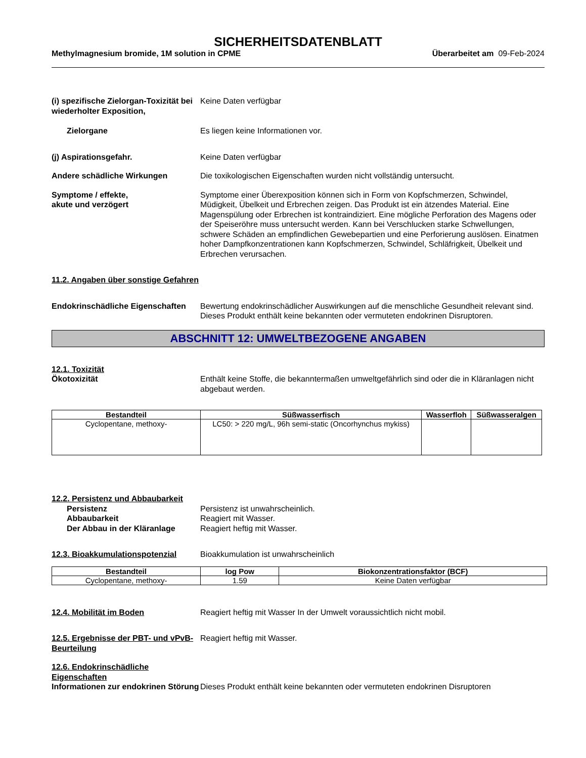SICHERHEITSDATENBLATT
Methylmagnesium bromide, 1M solution in CPME Überarbeitet am 09-Feb-2024
(i) spezifische Zielorgan-Toxizität bei wiederholter Exposition,
Keine Daten verfügbar
Zielorgane Es liegen keine Informationen vor.
(j) Aspirationsgefahr. Keine Daten verfügbar
Andere schädliche Wirkungen Die toxikologischen Eigenschaften wurden nicht vollständig untersucht.
Symptome / effekte,
akute und verzögert
Symptome einer Überexposition können sich in Form von Kopfschmerzen, Schwindel, Müdigkeit, Übelkeit und Erbrechen zeigen. Das Produkt ist ein ätzendes Material. Eine Magenspülung oder Erbrechen ist kontraindiziert. Eine mögliche Perforation des Magens oder der Speiseröhre muss untersucht werden. Kann bei Verschlucken starke Schwellungen, schwere Schäden an empfindlichen Gewebepartien und eine Perforierung auslösen. Einatmen hoher Dampfkonzentrationen kann Kopfschmerzen, Schwindel, Schläfrigkeit, Übelkeit und Erbrechen verursachen.
11.2. Angaben über sonstige Gefahren
Endokrinschädliche Eigenschaften
Bewertung endokrinschädlicher Auswirkungen auf die menschliche Gesundheit relevant sind. Dieses Produkt enthält keine bekannten oder vermuteten endokrinen Disruptoren.
ABSCHNITT 12: UMWELTBEZOGENE ANGABEN
12.1. Toxizität
Ökotoxizität
Enthält keine Stoffe, die bekanntermaßen umweltgefährlich sind oder die in Kläranlagen nicht abgebaut werden.
| Bestandteil | Süßwasserfisch | Wasserfloh | Süßwasseralgen |
| --- | --- | --- | --- |
| Cyclopentane, methoxy- | LC50: > 220 mg/L, 96h semi-static (Oncorhynchus mykiss) | | |
12.2. Persistenz und Abbaubarkeit
Persistenz
Abbaubarkeit
Der Abbau in der Kläranlage
Persistenz ist unwahrscheinlich.
Reagiert mit Wasser.
Reagiert heftig mit Wasser.
12.3. Bioakkumulationspotenzial
Bioakkumulation ist unwahrscheinlich
| Bestandteil | log Pow | Biokonzentrationsfaktor (BCF) |
| --- | --- | --- |
| Cyclopentane, methoxy- | 1.59 | Keine Daten verfügbar |
12.4. Mobilität im Boden Reagiert heftig mit Wasser In der Umwelt voraussichtlich nicht mobil.
12.5. Ergebnisse der PBT- und vPvB-Beurteilung
Reagiert heftig mit Wasser.
12.6. Endokrinschädliche Eigenschaften
Informationen zur endokrinen Störung
Dieses Produkt enthält keine bekannten oder vermuteten endokrinen Disruptoren